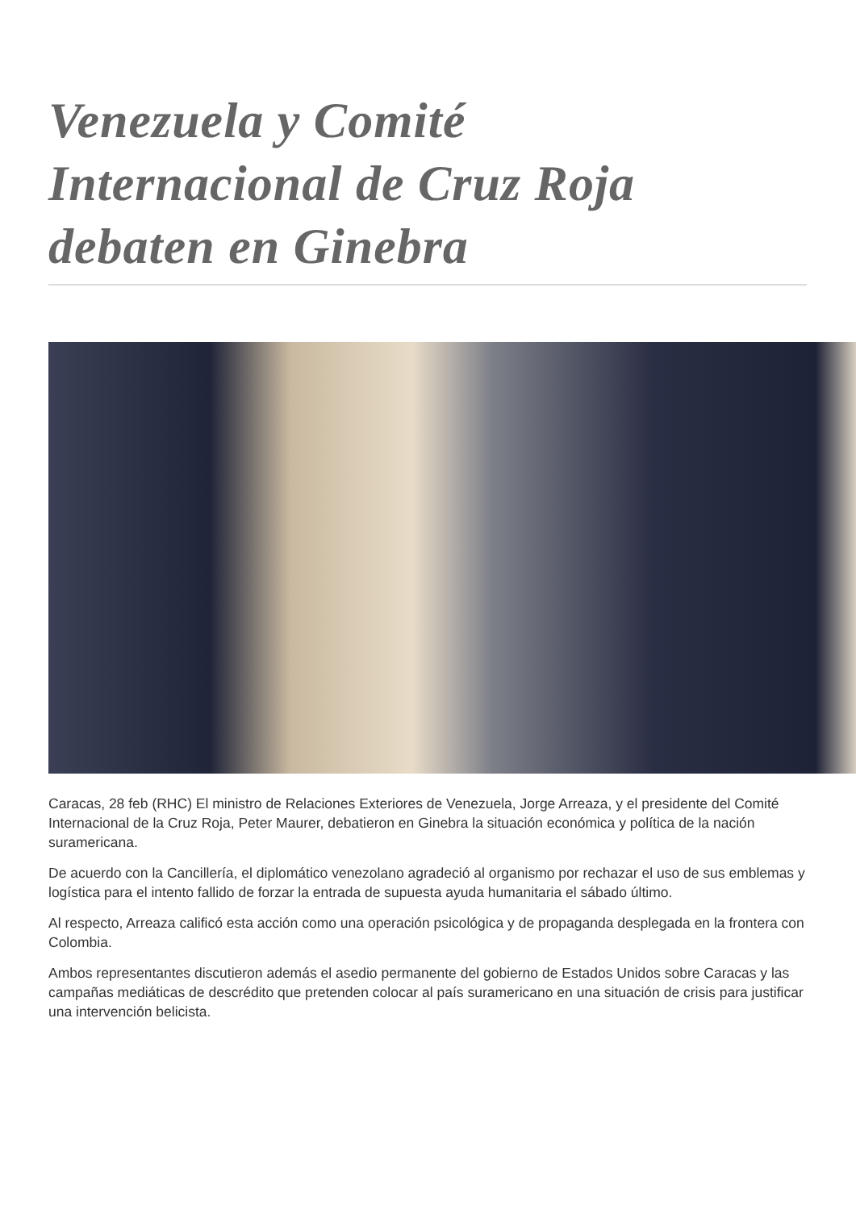Venezuela y Comité Internacional de Cruz Roja debaten en Ginebra
Caracas, 28 feb (RHC) El ministro de Relaciones Exteriores de Venezuela, Jorge Arreaza, y el presidente del Comité Internacional de la Cruz Roja, Peter Maurer, debatieron en Ginebra la situación económica y política de la nación suramericana.
De acuerdo con la Cancillería, el diplomático venezolano agradeció al organismo por rechazar el uso de sus emblemas y logística para el intento fallido de forzar la entrada de supuesta ayuda humanitaria el sábado último.
Al respecto, Arreaza calificó esta acción como una operación psicológica y de propaganda desplegada en la frontera con Colombia.
Ambos representantes discutieron además el asedio permanente del gobierno de Estados Unidos sobre Caracas y las campañas mediáticas de descrédito que pretenden colocar al país suramericano en una situación de crisis para justificar una intervención belicista.